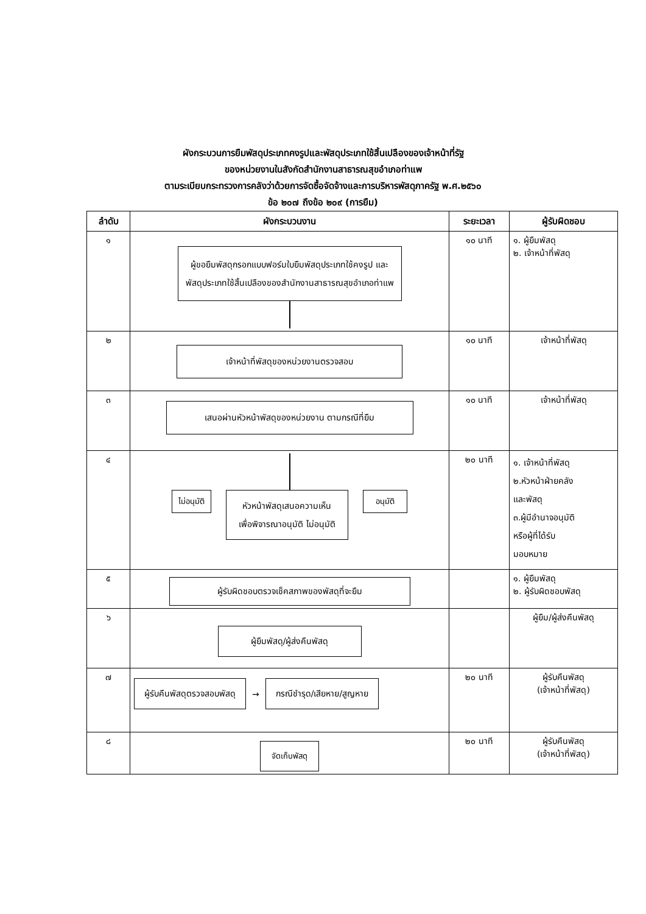ผังกระบวนการยืมพัสดุประเภทคงรูปและพัสดุประเภทใช้สิ้นเปลืองของเจ้าหน้าที่รัฐ
ของหน่วยงานในสังกัดสำนักงานสาธารณสุขอำเภอท่าแพ
ตามระเบียบกระทรวงการคลังว่าด้วยการจัดซื้อจัดจ้างและการบริหารพัสดุภาครัฐ พ.ศ.๒๕๖๐
ข้อ ๒๐๗ ถึงข้อ ๒๐๙ (การยืม)
| ลำดับ | ผังกระบวนงาน | ระยะเวลา | ผู้รับผิดชอบ |
| --- | --- | --- | --- |
| ๑ | ผู้ขอยืมพัสดุกรอกแบบฟอร์มใบยืมพัสดุประเภทใช้คงรูป และ พัสดุประเภทใช้สิ้นเปลืองของสำนักงานสาธารณสุขอำเภอท่าแพ | ๑๐ นาที | ๑. ผู้ยืมพัสดุ ๒. เจ้าหน้าที่พัสดุ |
| ๒ | เจ้าหน้าที่พัสดุของหน่วยงานตรวจสอบ | ๑๐ นาที | เจ้าหน้าที่พัสดุ |
| ๓ | เสนอผ่านหัวหน้าพัสดุของหน่วยงาน ตามกรณีที่ยืม | ๑๐ นาที | เจ้าหน้าที่พัสดุ |
| ๔ | ไม่อนุมัติ หัวหน้าพัสดุเสนอความเห็น เพื่อพิจารณาอนุมัติ ไม่อนุมัติ อนุมัติ | ๒๐ นาที | ๑. เจ้าหน้าที่พัสดุ ๒.หัวหน้าฝ่ายคลัง และพัสดุ ๓.ผู้มีอำนาจอนุมัติ หรือผู้ที่ได้รับ มอบหมาย |
| ๕ | ผู้รับผิดชอบตรวจเช็คสภาพของพัสดุที่จะยืม | | ๑. ผู้ยืมพัสดุ ๒. ผู้รับผิดชอบพัสดุ |
| ๖ | ผู้ยืมพัสดุ/ผู้ส่งคืนพัสดุ | | ผู้ยืม/ผู้ส่งคืนพัสดุ |
| ๗ | ผู้รับคืนพัสดุตรวจสอบพัสดุ → กรณีชำรุด/เสียหาย/สูญหาย | ๒๐ นาที | ผู้รับคืนพัสดุ (เจ้าหน้าที่พัสดุ) |
| ๘ | จัดเก็บพัสดุ | ๒๐ นาที | ผู้รับคืนพัสดุ (เจ้าหน้าที่พัสดุ) |